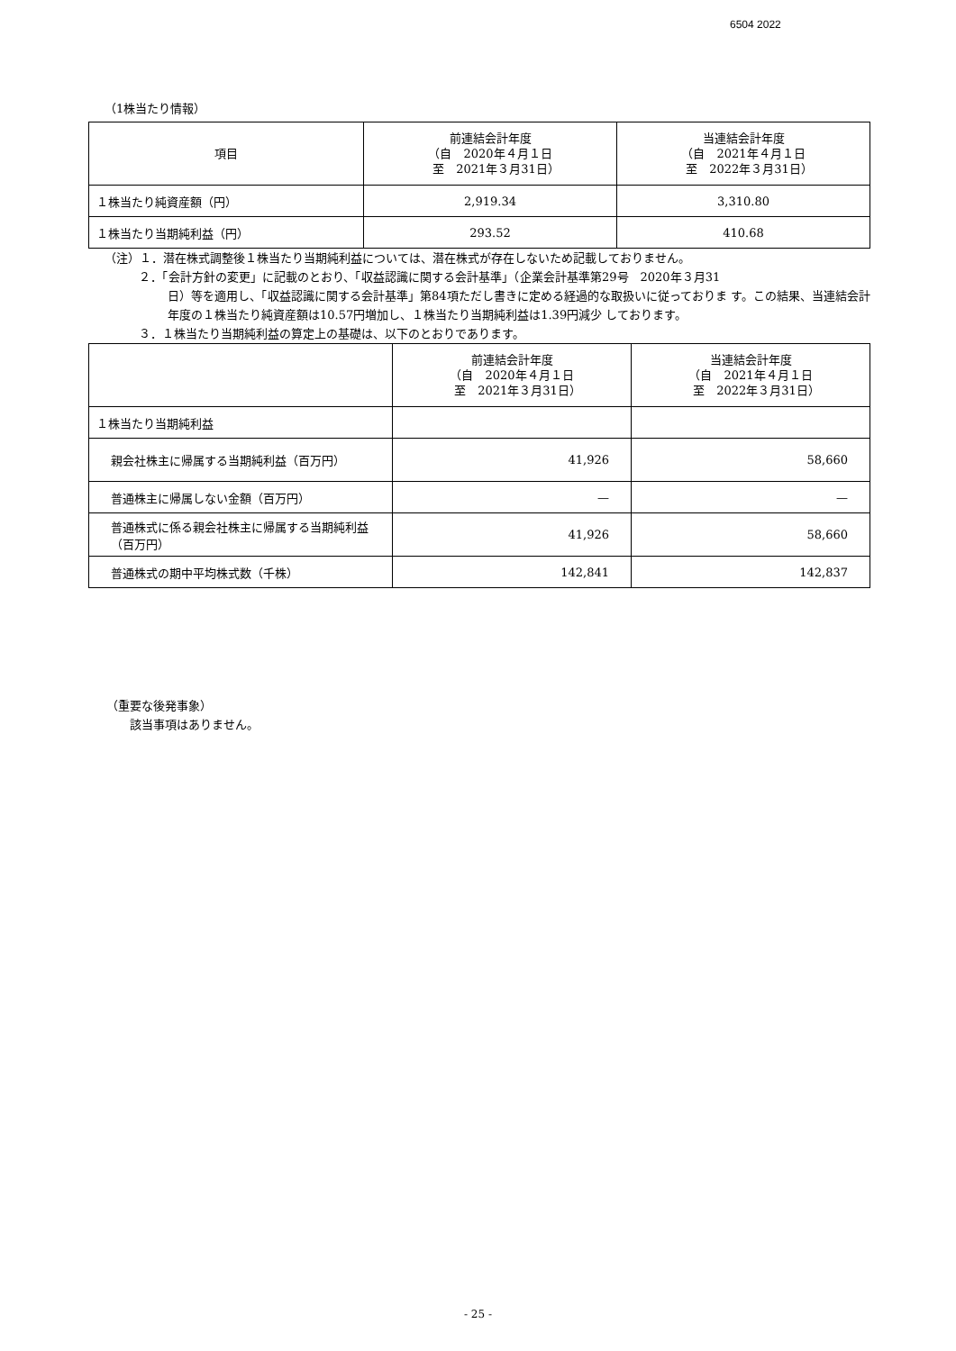6504 2022
（1株当たり情報）
| 項目 | 前連結会計年度 （自 2020年４月１日 至 2021年３月31日） | 当連結会計年度 （自 2021年４月１日 至 2022年３月31日） |
| --- | --- | --- |
| １株当たり純資産額（円） | 2,919.34 | 3,310.80 |
| １株当たり当期純利益（円） | 293.52 | 410.68 |
（注）１．潜在株式調整後１株当たり当期純利益については、潜在株式が存在しないため記載しておりません。
２．「会計方針の変更」に記載のとおり、「収益認識に関する会計基準」（企業会計基準第29号　2020年３月31
日）等を適用し、「収益認識に関する会計基準」第84項ただし書きに定める経過的な取扱いに従っておりま す。この結果、当連結会計年度の１株当たり純資産額は10.57円増加し、１株当たり当期純利益は1.39円減少 しております。
３．１株当たり当期純利益の算定上の基礎は、以下のとおりであります。
| | 前連結会計年度 （自 2020年４月１日 至 2021年３月31日） | 当連結会計年度 （自 2021年４月１日 至 2022年３月31日） |
| --- | --- | --- |
| １株当たり当期純利益 | | |
| 親会社株主に帰属する当期純利益（百万円） | 41,926 | 58,660 |
| 普通株主に帰属しない金額（百万円） | — | — |
| 普通株式に係る親会社株主に帰属する当期純利益（百万円） | 41,926 | 58,660 |
| 普通株式の期中平均株式数（千株） | 142,841 | 142,837 |
（重要な後発事象）
該当事項はありません。
- 25 -